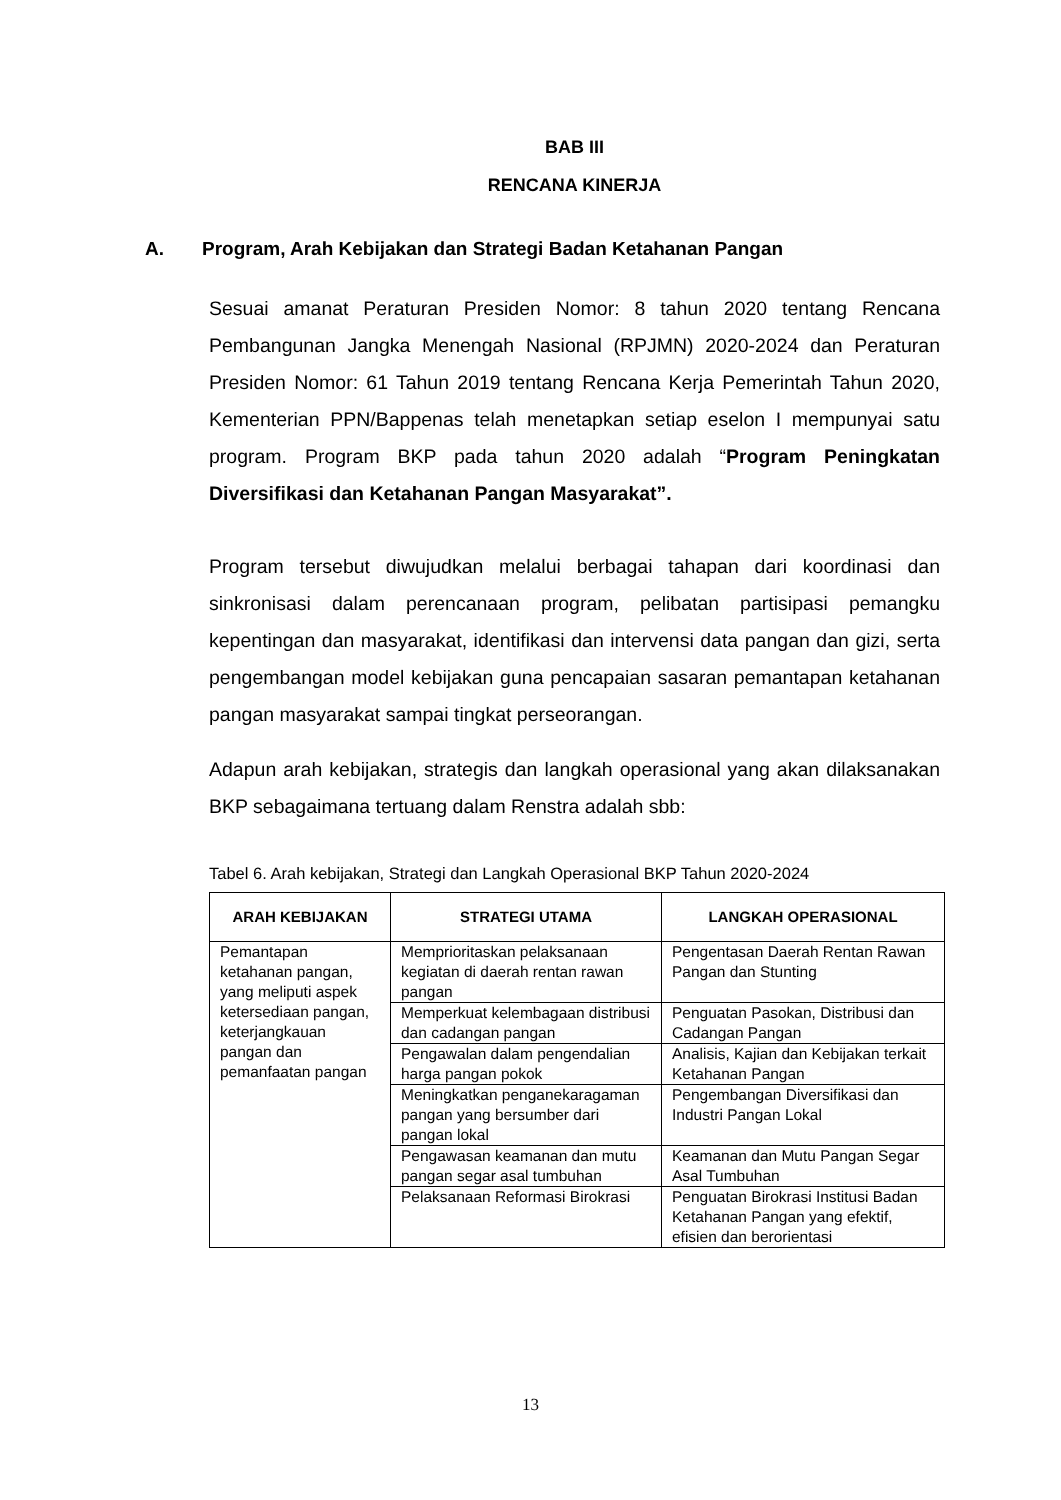BAB III
RENCANA KINERJA
A. Program, Arah Kebijakan dan Strategi Badan Ketahanan Pangan
Sesuai amanat Peraturan Presiden Nomor: 8 tahun 2020 tentang Rencana Pembangunan Jangka Menengah Nasional (RPJMN) 2020-2024 dan Peraturan Presiden Nomor: 61 Tahun 2019 tentang Rencana Kerja Pemerintah Tahun 2020, Kementerian PPN/Bappenas telah menetapkan setiap eselon I mempunyai satu program. Program BKP pada tahun 2020 adalah “Program Peningkatan Diversifikasi dan Ketahanan Pangan Masyarakat”.
Program tersebut diwujudkan melalui berbagai tahapan dari koordinasi dan sinkronisasi dalam perencanaan program, pelibatan partisipasi pemangku kepentingan dan masyarakat, identifikasi dan intervensi data pangan dan gizi, serta pengembangan model kebijakan guna pencapaian sasaran pemantapan ketahanan pangan masyarakat sampai tingkat perseorangan.
Adapun arah kebijakan, strategis dan langkah operasional yang akan dilaksanakan BKP sebagaimana tertuang dalam Renstra adalah sbb:
Tabel 6. Arah kebijakan, Strategi dan Langkah Operasional BKP Tahun 2020-2024
| ARAH KEBIJAKAN | STRATEGI UTAMA | LANGKAH OPERASIONAL |
| --- | --- | --- |
| Pemantapan ketahanan pangan, yang meliputi aspek ketersediaan pangan, keterjangkauan pangan dan pemanfaatan pangan | Memprioritaskan pelaksanaan kegiatan di daerah rentan rawan pangan | Pengentasan Daerah Rentan Rawan Pangan dan Stunting |
| | Memperkuat kelembagaan distribusi dan cadangan pangan | Penguatan Pasokan, Distribusi dan Cadangan Pangan |
| | Pengawalan dalam pengendalian harga pangan pokok | Analisis, Kajian dan Kebijakan terkait Ketahanan Pangan |
| | Meningkatkan penganekaragaman pangan yang bersumber dari pangan lokal | Pengembangan Diversifikasi dan Industri Pangan Lokal |
| | Pengawasan keamanan dan mutu pangan segar asal tumbuhan | Keamanan dan Mutu Pangan Segar Asal Tumbuhan |
| | Pelaksanaan Reformasi Birokrasi | Penguatan Birokrasi Institusi Badan Ketahanan Pangan yang efektif, efisien dan berorientasi |
13